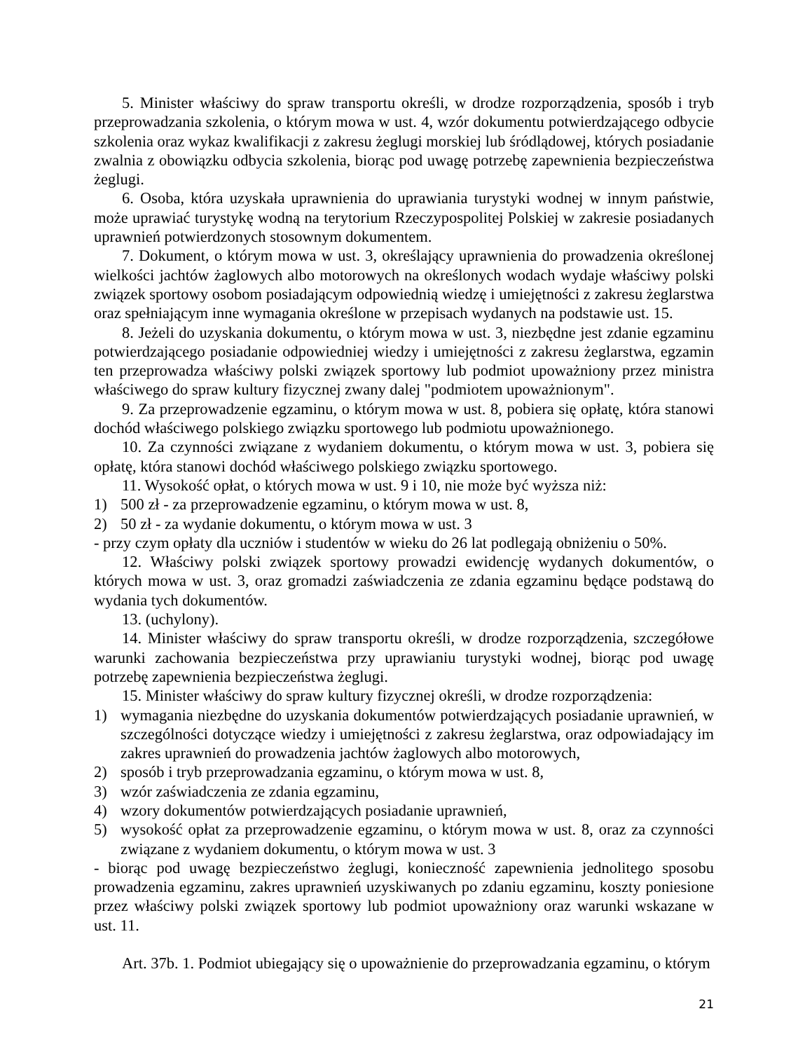5. Minister właściwy do spraw transportu określi, w drodze rozporządzenia, sposób i tryb przeprowadzania szkolenia, o którym mowa w ust. 4, wzór dokumentu potwierdzającego odbycie szkolenia oraz wykaz kwalifikacji z zakresu żeglugi morskiej lub śródlądowej, których posiadanie zwalnia z obowiązku odbycia szkolenia, biorąc pod uwagę potrzebę zapewnienia bezpieczeństwa żeglugi.
6. Osoba, która uzyskała uprawnienia do uprawiania turystyki wodnej w innym państwie, może uprawiać turystykę wodną na terytorium Rzeczypospolitej Polskiej w zakresie posiadanych uprawnień potwierdzonych stosownym dokumentem.
7. Dokument, o którym mowa w ust. 3, określający uprawnienia do prowadzenia określonej wielkości jachtów żaglowych albo motorowych na określonych wodach wydaje właściwy polski związek sportowy osobom posiadającym odpowiednią wiedzę i umiejętności z zakresu żeglarstwa oraz spełniającym inne wymagania określone w przepisach wydanych na podstawie ust. 15.
8. Jeżeli do uzyskania dokumentu, o którym mowa w ust. 3, niezbędne jest zdanie egzaminu potwierdzającego posiadanie odpowiedniej wiedzy i umiejętności z zakresu żeglarstwa, egzamin ten przeprowadza właściwy polski związek sportowy lub podmiot upoważniony przez ministra właściwego do spraw kultury fizycznej zwany dalej "podmiotem upoważnionym".
9. Za przeprowadzenie egzaminu, o którym mowa w ust. 8, pobiera się opłatę, która stanowi dochód właściwego polskiego związku sportowego lub podmiotu upoważnionego.
10. Za czynności związane z wydaniem dokumentu, o którym mowa w ust. 3, pobiera się opłatę, która stanowi dochód właściwego polskiego związku sportowego.
11. Wysokość opłat, o których mowa w ust. 9 i 10, nie może być wyższa niż:
1) 500 zł - za przeprowadzenie egzaminu, o którym mowa w ust. 8,
2) 50 zł - za wydanie dokumentu, o którym mowa w ust. 3
- przy czym opłaty dla uczniów i studentów w wieku do 26 lat podlegają obniżeniu o 50%.
12. Właściwy polski związek sportowy prowadzi ewidencję wydanych dokumentów, o których mowa w ust. 3, oraz gromadzi zaświadczenia ze zdania egzaminu będące podstawą do wydania tych dokumentów.
13. (uchylony).
14. Minister właściwy do spraw transportu określi, w drodze rozporządzenia, szczegółowe warunki zachowania bezpieczeństwa przy uprawianiu turystyki wodnej, biorąc pod uwagę potrzebę zapewnienia bezpieczeństwa żeglugi.
15. Minister właściwy do spraw kultury fizycznej określi, w drodze rozporządzenia:
1) wymagania niezbędne do uzyskania dokumentów potwierdzających posiadanie uprawnień, w szczególności dotyczące wiedzy i umiejętności z zakresu żeglarstwa, oraz odpowiadający im zakres uprawnień do prowadzenia jachtów żaglowych albo motorowych,
2) sposób i tryb przeprowadzania egzaminu, o którym mowa w ust. 8,
3) wzór zaświadczenia ze zdania egzaminu,
4) wzory dokumentów potwierdzających posiadanie uprawnień,
5) wysokość opłat za przeprowadzenie egzaminu, o którym mowa w ust. 8, oraz za czynności związane z wydaniem dokumentu, o którym mowa w ust. 3
- biorąc pod uwagę bezpieczeństwo żeglugi, konieczność zapewnienia jednolitego sposobu prowadzenia egzaminu, zakres uprawnień uzyskiwanych po zdaniu egzaminu, koszty poniesione przez właściwy polski związek sportowy lub podmiot upoważniony oraz warunki wskazane w ust. 11.
Art. 37b. 1. Podmiot ubiegający się o upoważnienie do przeprowadzania egzaminu, o którym
21